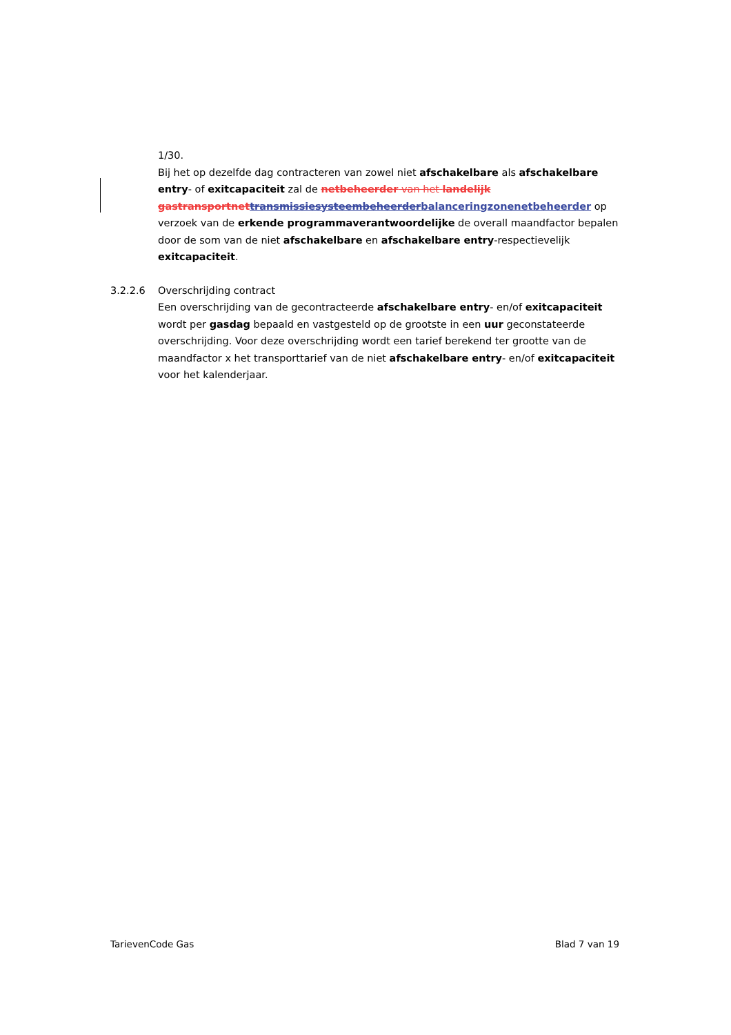1/30.
Bij het op dezelfde dag contracteren van zowel niet afschakelbare als afschakelbare entry- of exitcapaciteit zal de netbeheerder van het landelijk gastransportnet transmissiesysteembeheerder balanceringzonenetbeheerder op verzoek van de erkende programmaverantwoordelijke de overall maandfactor bepalen door de som van de niet afschakelbare en afschakelbare entry-respectievelijk exitcapaciteit.
3.2.2.6 Overschrijding contract
Een overschrijding van de gecontracteerde afschakelbare entry- en/of exitcapaciteit wordt per gasdag bepaald en vastgesteld op de grootste in een uur geconstateerde overschrijding. Voor deze overschrijding wordt een tarief berekend ter grootte van de maandfactor x het transporttarief van de niet afschakelbare entry- en/of exitcapaciteit voor het kalenderjaar.
TarievenCode Gas Blad 7 van 19